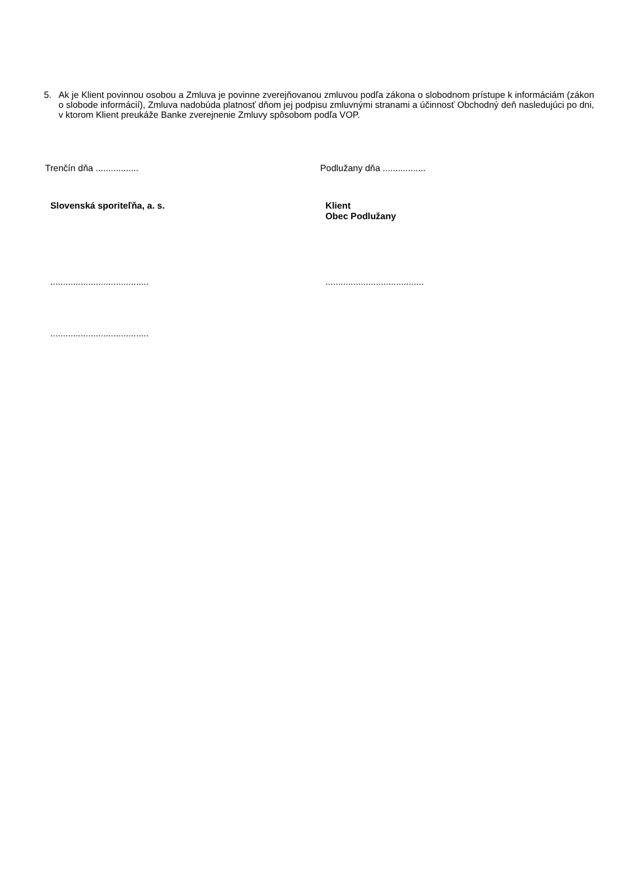5. Ak je Klient povinnou osobou a Zmluva je povinne zverejňovanou zmluvou podľa zákona o slobodnom prístupe k informáciám (zákon o slobode informácií), Zmluva nadobúda platnosť dňom jej podpisu zmluvnými stranami a účinnosť Obchodný deň nasledujúci po dni, v ktorom Klient preukáže Banke zverejnenie Zmluvy spôsobom podľa VOP.
Trenčín dňa ................. Podlužany dňa .................
Slovenská sporiteľňa, a. s. Klient
Obec Podlužany
....................................... .......................................
.......................................